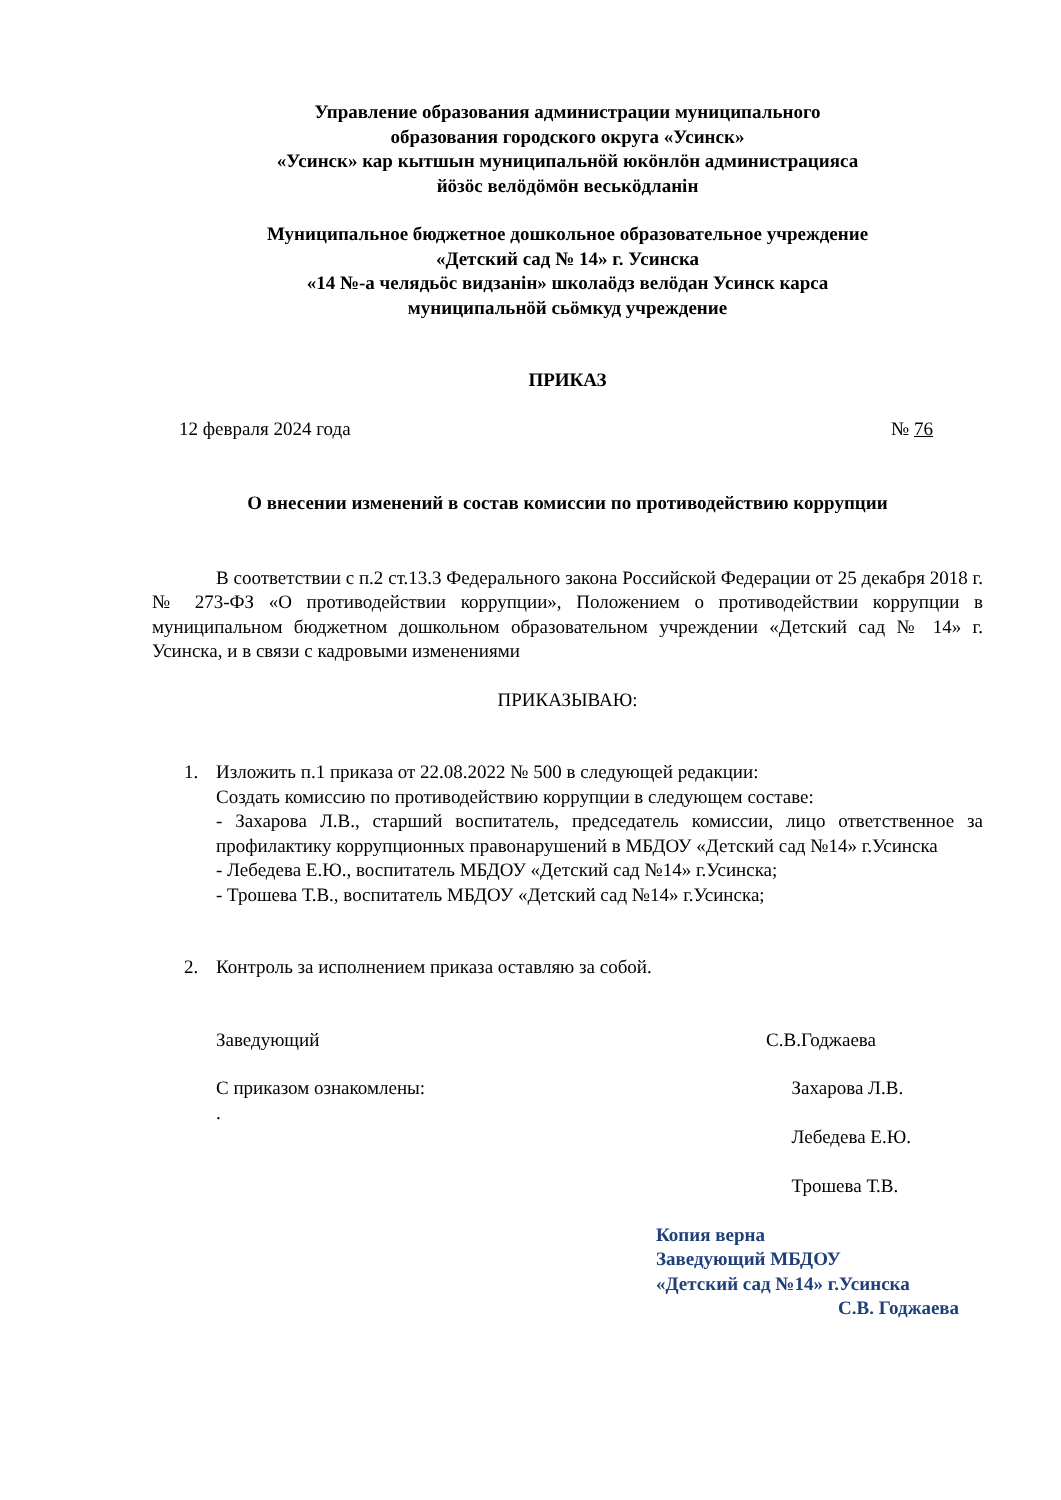Управление образования администрации муниципального
образования городского округа «Усинск»
«Усинск» кар кытшын муниципальнӧй юкӧнлӧн администрацияса
йӧзӧс велӧдӧмӧн веськӧдланiн
Муниципальное бюджетное дошкольное образовательное учреждение
«Детский сад № 14» г. Усинска
«14 №-а челядьӧс видзанiн» школаӧдз велӧдан Усинск карса
муниципальнӧй сьӧмкуд учреждение
ПРИКАЗ
12 февраля 2024 года № 76
О внесении изменений в состав комиссии по противодействию коррупции
В соответствии с п.2 ст.13.3 Федерального закона Российской Федерации от 25 декабря 2018 г. № 273-ФЗ «О противодействии коррупции», Положением о противодействии коррупции в муниципальном бюджетном дошкольном образовательном учреждении «Детский сад № 14» г. Усинска, и в связи с кадровыми изменениями
ПРИКАЗЫВАЮ:
1. Изложить п.1 приказа от 22.08.2022 № 500 в следующей редакции:
Создать комиссию по противодействию коррупции в следующем составе:
- Захарова Л.В., старший воспитатель, председатель комиссии, лицо ответственное за профилактику коррупционных правонарушений в МБДОУ «Детский сад №14» г.Усинска
- Лебедева Е.Ю., воспитатель МБДОУ «Детский сад №14» г.Усинска;
- Трошева Т.В., воспитатель МБДОУ «Детский сад №14» г.Усинска;
2. Контроль за исполнением приказа оставляю за собой.
Заведующий С.В.Годжаева
С приказом ознакомлены:
. Захарова Л.В.
Лебедева Е.Ю.
Трошева Т.В.
Копия верна
Заведующий МБДОУ
«Детский сад №14» г.Усинска
С.В. Годжаева